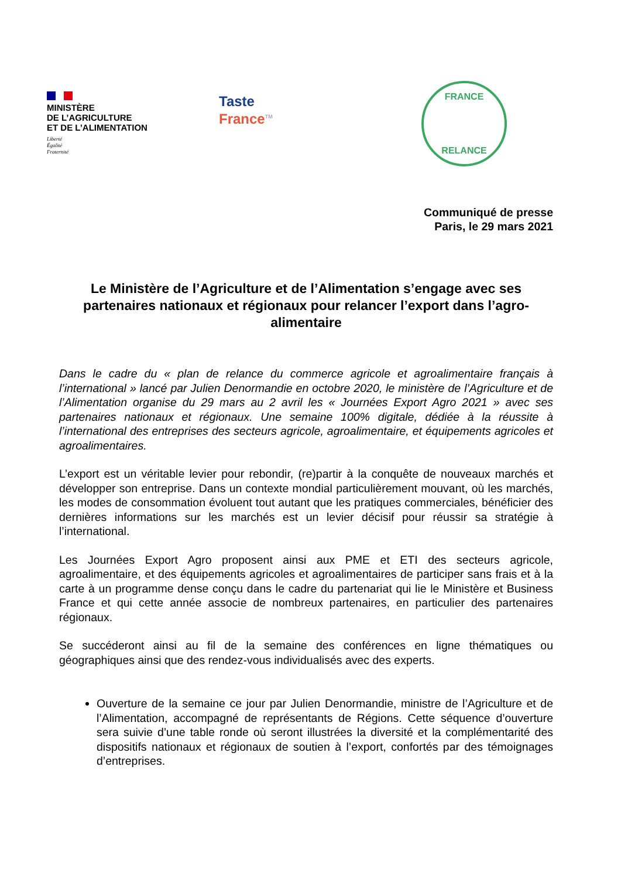MINISTÈRE
DE L’AGRICULTURE
ET DE L’ALIMENTATION
Liberté
Égalité
Fraternité
Taste
France<sup>TM</sup>
FRANCE
RELANCE
Communiqué de presse
Paris, le 29 mars 2021
Le Ministère de l’Agriculture et de l’Alimentation s’engage avec ses partenaires nationaux et régionaux pour relancer l’export dans l’agro-alimentaire
Dans le cadre du « plan de relance du commerce agricole et agroalimentaire français à l’international » lancé par Julien Denormandie en octobre 2020, le ministère de l’Agriculture et de l’Alimentation organise du 29 mars au 2 avril les « Journées Export Agro 2021 » avec ses partenaires nationaux et régionaux. Une semaine 100% digitale, dédiée à la réussite à l’international des entreprises des secteurs agricole, agroalimentaire, et équipements agricoles et agroalimentaires.
L’export est un véritable levier pour rebondir, (re)partir à la conquête de nouveaux marchés et développer son entreprise. Dans un contexte mondial particulièrement mouvant, où les marchés, les modes de consommation évoluent tout autant que les pratiques commerciales, bénéficier des dernières informations sur les marchés est un levier décisif pour réussir sa stratégie à l’international.
Les Journées Export Agro proposent ainsi aux PME et ETI des secteurs agricole, agroalimentaire, et des équipements agricoles et agroalimentaires de participer sans frais et à la carte à un programme dense conçu dans le cadre du partenariat qui lie le Ministère et Business France et qui cette année associe de nombreux partenaires, en particulier des partenaires régionaux.
Se succéderont ainsi au fil de la semaine des conférences en ligne thématiques ou géographiques ainsi que des rendez-vous individualisés avec des experts.
Ouverture de la semaine ce jour par Julien Denormandie, ministre de l’Agriculture et de l’Alimentation, accompagné de représentants de Régions. Cette séquence d’ouverture sera suivie d’une table ronde où seront illustrées la diversité et la complémentarité des dispositifs nationaux et régionaux de soutien à l’export, confortés par des témoignages d’entreprises.